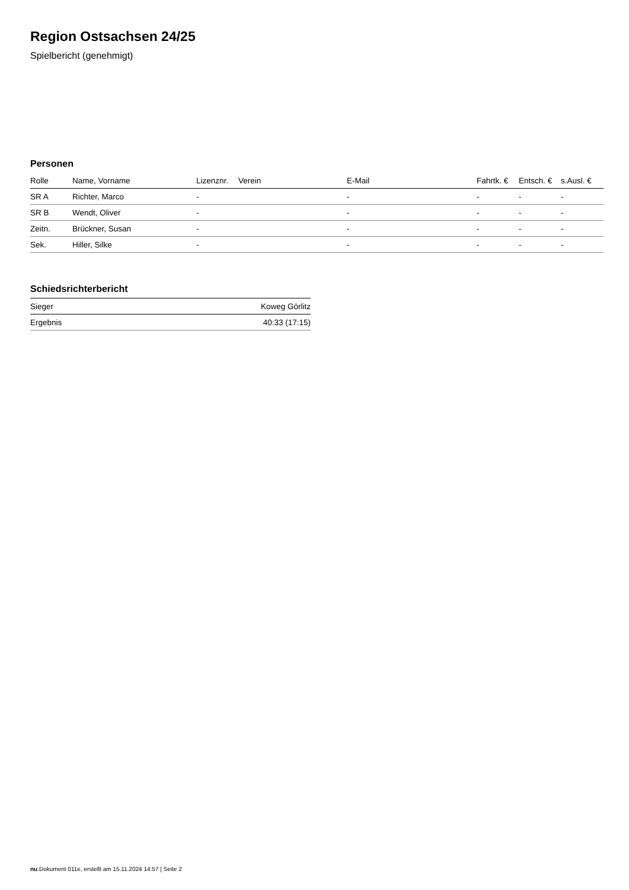Region Ostsachsen 24/25
Spielbericht (genehmigt)
Personen
| Rolle | Name, Vorname | Lizenznr. | Verein | E-Mail | Fahrtk. € | Entsch. € | s.Ausl. € |
| --- | --- | --- | --- | --- | --- | --- | --- |
| SR A | Richter, Marco | - | | - | - | - | - |
| SR B | Wendt, Oliver | - | | - | - | - | - |
| Zeitn. | Brückner, Susan | - | | - | - | - | - |
| Sek. | Hiller, Silke | - | | - | - | - | - |
Schiedsrichterbericht
| Sieger | Koweg Görlitz |
| Ergebnis | 40:33 (17:15) |
nu.Dokument 011e, erstellt am 15.11.2024 14:57 | Seite 2